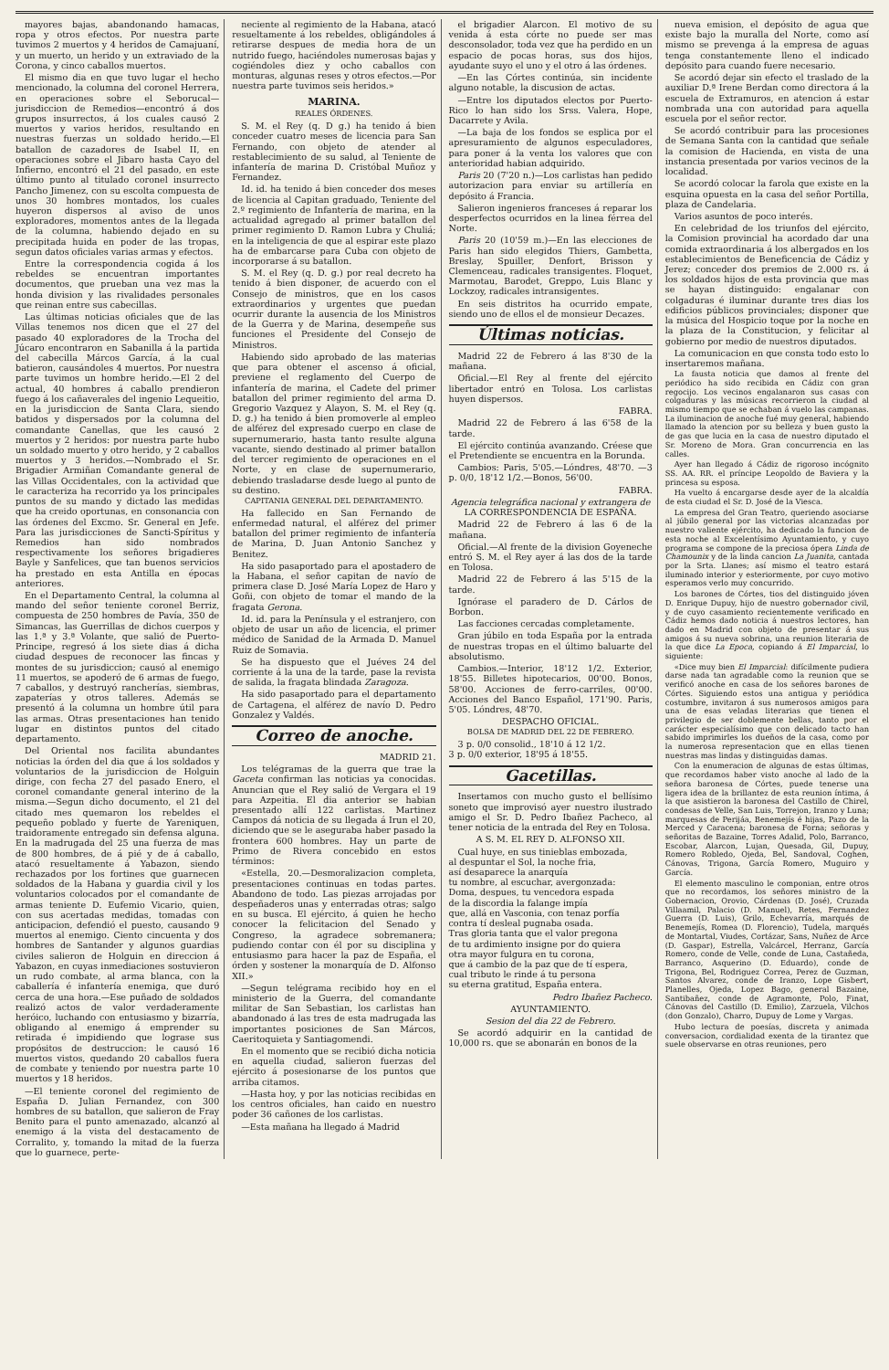mayores bajas, abandonando hamacas, ropa y otros efectos. Por nuestra parte tuvimos 2 muertos y 4 heridos de Camajuaní, y un muerto, un herido y un extraviado de la Corona, y cinco caballos muertos.
El mismo dia en que tuvo lugar el hecho mencionado, la columna del coronel Herrera, en operaciones sobre el Seborucal—jurisdiccion de Remedios—encontró á dos grupos insurrectos, á los cuales causó 2 muertos y varios heridos, resultando en nuestras fuerzas un soldado herido.—El batallon de cazadores de Isabel II, en operaciones sobre el Jibaro hasta Cayo del Infierno, encontró el 21 del pasado, en este último punto al titulado coronel insurrecto Pancho Jimenez, con su escolta compuesta de unos 30 hombres montados, los cuales huyeron dispersos al aviso de unos exploradores, momentos antes de la llegada de la columna, habiendo dejado en su precipitada huida en poder de las tropas, segun datos oficiales varias armas y efectos.
Entre la correspondencia cogida á los rebeldes se encuentran importantes documentos, que prueban una vez mas la honda division y las rivalidades personales que reinan entre sus cabecillas.
Las últimas noticias oficiales que de las Villas tenemos nos dicen que el 27 del pasado 40 exploradores de la Trocha del Júcaro encontraron en Sabanilla á la partida del cabecilla Márcos García, á la cual batieron, causándoles 4 muertos. Por nuestra parte tuvimos un hombre herido.—El 2 del actual, 40 hombres á caballo prendieron fuego á los cañaverales del ingenio Lequeitio, en la jurisdiccion de Santa Clara, siendo batidos y dispersados por la columna del comandante Canellas, que les causó 2 muertos y 2 heridos: por nuestra parte hubo un soldado muerto y otro herido, y 2 caballos muertos y 3 heridos.—Nombrado el Sr. Brigadier Armiñan Comandante general de las Villas Occidentales, con la actividad que le caracteriza ha recorrido ya los principales puntos de su mando y dictado las medidas que ha creido oportunas, en consonancia con las órdenes del Excmo. Sr. General en Jefe. Para las jurisdicciones de Sancti-Spíritus y Remedios han sido nombrados respectivamente los señores brigadieres Bayle y Sanfelices, que tan buenos servicios ha prestado en esta Antilla en épocas anteriores.
En el Departamento Central, la columna al mando del señor teniente coronel Berriz, compuesta de 250 hombres de Pavía, 350 de Simancas, las Guerrillas de dichos cuerpos y las 1.ª y 3.ª Volante, que salió de Puerto-Principe, regresó á los siete dias á dicha ciudad despues de reconocer las fincas y montes de su jurisdiccion; causó al enemigo 11 muertos, se apoderó de 6 armas de fuego, 7 caballos, y destruyó rancherías, siembras, zapaterías y otros talleres. Además se presentó á la columna un hombre útil para las armas. Otras presentaciones han tenido lugar en distintos puntos del citado departamento.
Del Oriental nos facilita abundantes noticias la órden del dia que á los soldados y voluntarios de la jurisdiccion de Holguin dirige, con fecha 27 del pasado Enero, el coronel comandante general interino de la misma.—Segun dicho documento, el 21 del citado mes quemaron los rebeldes el pequeño poblado y fuerte de Yareniquen, traidoramente entregado sin defensa alguna. En la madrugada del 25 una fuerza de mas de 800 hombres, de á pié y de á caballo, atacó resueltamente á Yabazon, siendo rechazados por los fortines que guarnecen soldados de la Habana y guardia civil y los voluntarios colocados por el comandante de armas teniente D. Eufemio Vicario, quien, con sus acertadas medidas, tomadas con anticipacion, defendió el puesto, causando 9 muertos al enemigo. Ciento cincuenta y dos hombres de Santander y algunos guardias civiles salieron de Holguin en direccion á Yabazon, en cuyas inmediaciones sostuvieron un rudo combate, al arma blanca, con la caballería é infantería enemiga, que duró cerca de una hora.—Ese puñado de soldados realizó actos de valor verdaderamente heróico, luchando con entusiasmo y bizarría, obligando al enemigo á emprender su retirada é impidiendo que lograse sus propósitos de destruccion: le causó 16 muertos vistos, quedando 20 caballos fuera de combate y teniendo por nuestra parte 10 muertos y 18 heridos.
—El teniente coronel del regimiento de España D. Julian Fernandez, con 300 hombres de su batallon, que salieron de Fray Benito para el punto amenazado, alcanzó al enemigo á la vista del destacamento de Corralito, y, tomando la mitad de la fuerza que lo guarnece, perte-
neciente al regimiento de la Habana, atacó resueltamente á los rebeldes, obligándoles á retirarse despues de media hora de un nutrido fuego, haciéndoles numerosas bajas y cogiéndoles diez y ocho caballos con monturas, algunas reses y otros efectos.—Por nuestra parte tuvimos seis heridos.»
MARINA.
REALES ÓRDENES.
S. M. el Rey (q. D g.) ha tenido á bien conceder cuatro meses de licencia para San Fernando, con objeto de atender al restablecimiento de su salud, al Teniente de infantería de marina D. Cristóbal Muñoz y Fernandez.
Id. id. ha tenido á bien conceder dos meses de licencia al Capitan graduado, Teniente del 2.º regimiento de Infantería de marina, en la actualidad agregado al primer batallon del primer regimiento D. Ramon Lubra y Chuliá; en la inteligencia de que al espirar este plazo ha de embarcarse para Cuba con objeto de incorporarse á su batallon.
S. M. el Rey (q. D. g.) por real decreto ha tenido á bien disponer, de acuerdo con el Consejo de ministros, que en los casos extraordinarios y urgentes que puedan ocurrir durante la ausencia de los Ministros de la Guerra y de Marina, desempeñe sus funciones el Presidente del Consejo de Ministros.
Habiendo sido aprobado de las materias que para obtener el ascenso á oficial, previene el reglamento del Cuerpo de infantería de marina, el Cadete del primer batallon del primer regimiento del arma D. Gregorio Vazquez y Alayon, S. M. el Rey (q. D. g.) ha tenido á bien promoverle al empleo de alférez del expresado cuerpo en clase de supernumerario, hasta tanto resulte alguna vacante, siendo destinado al primer batallon del tercer regimiento de operaciones en el Norte, y en clase de supernumerario, debiendo trasladarse desde luego al punto de su destino.
CAPITANIA GENERAL DEL DEPARTAMENTO.
Ha fallecido en San Fernando de enfermedad natural, el alférez del primer batallon del primer regimiento de infantería de Marina, D. Juan Antonio Sanchez y Benitez.
Ha sido pasaportado para el apostadero de la Habana, el señor capitan de navío de primera clase D. José María Lopez de Haro y Goñi, con objeto de tomar el mando de la fragata Gerona.
Id. id. para la Península y el estranjero, con objeto de usar un año de licencia, el primer médico de Sanidad de la Armada D. Manuel Ruiz de Somavia.
Se ha dispuesto que el Juéves 24 del corriente á la una de la tarde, pase la revista de salida, la fragata blindada Zaragoza.
Ha sido pasaportado para el departamento de Cartagena, el alférez de navío D. Pedro Gonzalez y Valdés.
Correo de anoche.
MADRID 21.
Los telégramas de la guerra que trae la Gaceta confirman las noticias ya conocidas. Anuncian que el Rey salió de Vergara el 19 para Azpeitia. El dia anterior se habian presentado allí 122 carlistas. Martinez Campos dá noticia de su llegada á Irun el 20, diciendo que se le aseguraba haber pasado la frontera 600 hombres. Hay un parte de Primo de Rivera concebido en estos términos:
«Estella, 20.—Desmoralizacion completa, presentaciones continuas en todas partes. Abandono de todo. Las piezas arrojadas por despeñaderos unas y enterradas otras; salgo en su busca. El ejército, á quien he hecho conocer la felicitacion del Senado y Congreso, la agradece sobremanera; pudiendo contar con él por su disciplina y entusiasmo para hacer la paz de España, el órden y sostener la monarquía de D. Alfonso XII.»
—Segun telégrama recibido hoy en el ministerio de la Guerra, del comandante militar de San Sebastian, los carlistas han abandonado á las tres de esta madrugada las importantes posiciones de San Márcos, Caeritoquieta y Santiagomendi.
En el momento que se recibió dicha noticia en aquella ciudad, salieron fuerzas del ejército á posesionarse de los puntos que arriba citamos.
—Hasta hoy, y por las noticias recibidas en los centros oficiales, han caido en nuestro poder 36 cañones de los carlistas.
—Esta mañana ha llegado á Madrid
el brigadier Alarcon. El motivo de su venida á esta córte no puede ser mas desconsolador, toda vez que ha perdido en un espacio de pocas horas, sus dos hijos, ayudante suyo el uno y el otro á las órdenes.
—En las Córtes continúa, sin incidente alguno notable, la discusion de actas.
—Entre los diputados electos por Puerto-Rico lo han sido los Srss. Valera, Hope, Dacarrete y Avila.
—La baja de los fondos se esplica por el apresuramiento de algunos especuladores, para poner á la venta los valores que con anterioridad habian adquirido.
Paris 20 (7'20 n.)—Los carlistas han pedido autorizacion para enviar su artillería en depósito á Francia.
Salieron ingenieros franceses á reparar los desperfectos ocurridos en la linea férrea del Norte.
Paris 20 (10'59 m.)—En las elecciones de Paris han sido elegidos Thiers, Gambetta, Breslay, Spuiller, Denfort, Brisson y Clemenceau, radicales transigentes. Floquet, Marmotau, Barodet, Greppo, Luis Blanc y Lockzoy, radicales intransigentes.
En seis distritos ha ocurrido empate, siendo uno de ellos el de monsieur Decazes.
Últimas noticias.
Madrid 22 de Febrero á las 8'30 de la mañana.
Oficial.—El Rey al frente del ejército libertador entró en Tolosa. Los carlistas huyen dispersos.
FABRA.
Madrid 22 de Febrero á las 6'58 de la tarde.
El ejército continúa avanzando. Créese que el Pretendiente se encuentra en la Borunda.
Cambios: Paris, 5'05.—Lóndres, 48'70. —3 p. 0/0, 18'12 1/2.—Bonos, 56'00.
FABRA.
Agencia telegráfica nacional y extrangera de LA CORRESPONDENCIA DE ESPAÑA.
Madrid 22 de Febrero á las 6 de la mañana.
Oficial.—Al frente de la division Goyeneche entró S. M. el Rey ayer á las dos de la tarde en Tolosa.
Madrid 22 de Febrero á las 5'15 de la tarde.
Ignórase el paradero de D. Cárlos de Borbon.
Las facciones cercadas completamente.
Gran júbilo en toda España por la entrada de nuestras tropas en el último baluarte del absolutismo.
Cambios.—Interior, 18'12 1/2. Exterior, 18'55. Billetes hipotecarios, 00'00. Bonos, 58'00. Acciones de ferro-carriles, 00'00. Acciones del Banco Español, 171'90. Paris, 5'05. Lóndres, 48'70.
DESPACHO OFICIAL.
BOLSA DE MADRID DEL 22 DE FEBRERO.
3 p. 0/0 consolid., 18'10 á 12 1/2.
3 p. 0/0 exterior, 18'95 á 18'55.
Gacetillas.
Insertamos con mucho gusto el bellísimo soneto que improvisó ayer nuestro ilustrado amigo el Sr. D. Pedro Ibañez Pacheco, al tener noticia de la entrada del Rey en Tolosa.
A S. M. EL REY D. ALFONSO XII.
Cual huye, en sus tinieblas embozada,
al despuntar el Sol, la noche fria,
así desaparece la anarquía
tu nombre, al escuchar, avergonzada:
Doma, despues, tu vencedora espada
de la discordia la falange impía
que, allá en Vasconia, con tenaz porfía
contra tí desleal pugnaba osada.
Tras gloria tanta que el valor pregona
de tu ardimiento insigne por do quiera
otra mayor fulgura en tu corona,
que á cambio de la paz que de tí espera,
cual tributo le rinde á tu persona
su eterna gratitud, España entera.
Pedro Ibañez Pacheco.
AYUNTAMIENTO.
Sesion del dia 22 de Febrero.
Se acordó adquirir en la cantidad de 10,000 rs. que se abonarán en bonos de la
nueva emision, el depósito de agua que existe bajo la muralla del Norte, como así mismo se prevenga á la empresa de aguas tenga constantemente lleno el indicado depósito para cuando fuere necesario.
Se acordó dejar sin efecto el traslado de la auxiliar D.ª Irene Berdan como directora á la escuela de Extramuros, en atencion á estar nombrada una con autoridad para aquella escuela por el señor rector.
Se acordó contribuir para las procesiones de Semana Santa con la cantidad que señale la comision de Hacienda, en vista de una instancia presentada por varios vecinos de la localidad.
Se acordó colocar la farola que existe en la esquina opuesta en la casa del señor Portilla, plaza de Candelaria.
Varios asuntos de poco interés.
En celebridad de los triunfos del ejército, la Comision provincial ha acordado dar una comida extraordinaria á los albergados en los establecimientos de Beneficencia de Cádiz y Jerez; conceder dos premios de 2.000 rs. á los soldados hijos de esta provincia que mas se hayan distinguido: engalanar con colgaduras é iluminar durante tres dias los edificios públicos provinciales; disponer que la música del Hospicio toque por la noche en la plaza de la Constitucion, y felicitar al gobierno por medio de nuestros diputados.
La comunicacion en que consta todo esto lo insertaremos mañana.
La fausta noticia que damos al frente del periódico ha sido recibida en Cádiz con gran regocijo. Los vecinos engalanaron sus casas con colgaduras y las músicas recorrieron la ciudad al mismo tiempo que se echaban á vuelo las campanas. La iluminacion de anoche fué muy general, habiendo llamado la atencion por su belleza y buen gusto la de gas que lucia en la casa de nuestro diputado el Sr. Moreno de Mora. Gran concurrencia en las calles.
Ayer han llegado á Cádiz de rigoroso incógnito SS. AA. RR. el príncipe Leopoldo de Baviera y la princesa su esposa.
Ha vuelto á encargarse desde ayer de la alcaldía de esta ciudad el Sr. D. José de la Viesca.
La empresa del Gran Teatro, queriendo asociarse al júbilo general por las victorias alcanzadas por nuestro valiente ejército, ha dedicado la funcion de esta noche al Excelentísimo Ayuntamiento, y cuyo programa se compone de la preciosa ópera Linda de Chamounix y de la linda cancion La Juanita, cantada por la Srta. Llanes; así mismo el teatro estará iluminado interior y esteriormente, por cuyo motivo esperamos verlo muy concurrido.
Los barones de Córtes, tios del distinguido jóven D. Enrique Dupuy, hijo de nuestro gobernador civil, y de cuyo casamiento recientemente verificado en Cádiz hemos dado noticia á nuestros lectores, han dado en Madrid con objeto de presentar á sus amigos á su nueva sobrina, una reunion literaria de la que dice La Epoca, copiando á El Imparcial, lo siguiente:
«Dice muy bien El Imparcial: difícilmente pudiera darse nada tan agradable como la reunion que se verificó anoche en casa de los señores barones de Córtes. Siguiendo estos una antigua y periódica costumbre, invitaron á sus numerosos amigos para una de esas veladas literarias que tienen el privilegio de ser doblemente bellas, tanto por el carácter especialísimo que con delicado tacto han sabido imprimirles los dueños de la casa, como por la numerosa representacion que en ellas tienen nuestras mas lindas y distinguidas damas.
Con la enumeracion de algunas de estas últimas, que recordamos haber visto anoche al lado de la señora baronesa de Córtes, puede tenerse una ligera idea de la brillantez de esta reunion íntima, á la que asistieron la baronesa del Castillo de Chirel, condesas de Velle, San Luis, Torrejon, Iranzo y Luna; marquesas de Perijáa, Benemejís é hijas, Pazo de la Merced y Caracena; baronesa de Forna; señoras y señoritas de Bazaine, Torres Adalid, Polo, Barranco, Escobar, Alarcon, Lujan, Quesada, Gil, Dupuy, Romero Robledo, Ojeda, Bel, Sandoval, Coghen, Cánovas, Trigona, García Romero, Muguiro y García.
El elemento masculino le componian, entre otros que no recordamos, los señores ministro de la Gobernacion, Orovio, Cárdenas (D. José), Cruzada Villaamil, Palacio (D. Manuel), Retes, Fernandez Guerra (D. Luis), Grilo, Echevarría, marqués de Benemejís, Romea (D. Florencio), Tudela, marqués de Montartal, Viudes, Cortázar, Sans, Nuñez de Arce (D. Gaspar), Estrella, Valcárcel, Herranz, García Romero, conde de Velle, conde de Luna, Castañeda, Barranco, Asquerino (D. Eduardo), conde de Trigona, Bel, Rodriguez Correa, Perez de Guzman, Santos Alvarez, conde de Iranzo, Lope Gisbert, Planelles, Ojeda, Lopez Bago, general Bazaine, Santibañez, conde de Agramonte, Polo, Finat, Cánovas del Castillo (D. Emilio), Zarzuela, Vilchos (don Gonzalo), Charro, Dupuy de Lome y Vargas.
Hubo lectura de poesías, discreta y animada conversacion, cordialidad exenta de la tirantez que suele observarse en otras reuniones, pero